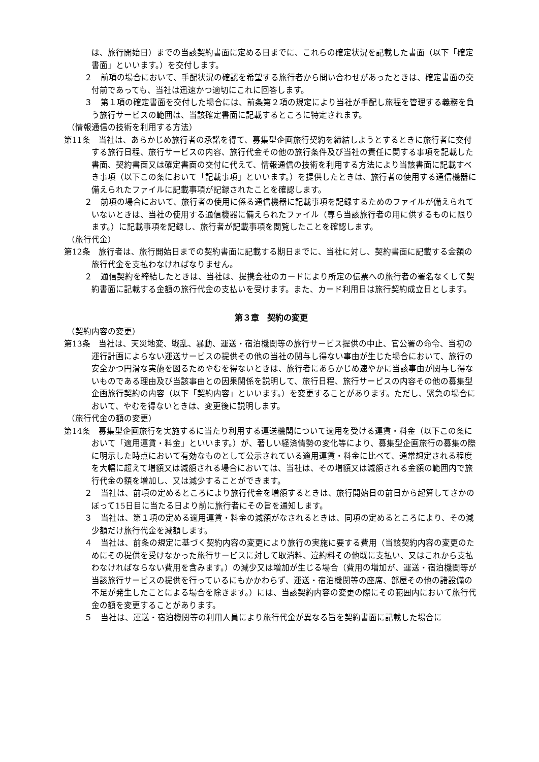は、旅行開始日）までの当該契約書面に定める日までに、これらの確定状況を記載した書面（以下「確定書面」といいます。）を交付します。
２　前項の場合において、手配状況の確認を希望する旅行者から問い合わせがあったときは、確定書面の交付前であっても、当社は迅速かつ適切にこれに回答します。
３　第１項の確定書面を交付した場合には、前条第２項の規定により当社が手配し旅程を管理する義務を負う旅行サービスの範囲は、当該確定書面に記載するところに特定されます。
（情報通信の技術を利用する方法）
第11条　当社は、あらかじめ旅行者の承諾を得て、募集型企画旅行契約を締結しようとするときに旅行者に交付する旅行日程、旅行サービスの内容、旅行代金その他の旅行条件及び当社の責任に関する事項を記載した書面、契約書面又は確定書面の交付に代えて、情報通信の技術を利用する方法により当該書面に記載すべき事項（以下この条において「記載事項」といいます。）を提供したときは、旅行者の使用する通信機器に備えられたファイルに記載事項が記録されたことを確認します。
２　前項の場合において、旅行者の使用に係る通信機器に記載事項を記録するためのファイルが備えられていないときは、当社の使用する通信機器に備えられたファイル（専ら当該旅行者の用に供するものに限ります。）に記載事項を記録し、旅行者が記載事項を閲覧したことを確認します。
（旅行代金）
第12条　旅行者は、旅行開始日までの契約書面に記載する期日までに、当社に対し、契約書面に記載する金額の旅行代金を支払わなければなりません。
２　通信契約を締結したときは、当社は、提携会社のカードにより所定の伝票への旅行者の署名なくして契約書面に記載する金額の旅行代金の支払いを受けます。また、カード利用日は旅行契約成立日とします。
第３章　契約の変更
（契約内容の変更）
第13条　当社は、天災地変、戦乱、暴動、運送・宿泊機関等の旅行サービス提供の中止、官公署の命令、当初の運行計画によらない運送サービスの提供その他の当社の関与し得ない事由が生じた場合において、旅行の安全かつ円滑な実施を図るためやむを得ないときは、旅行者にあらかじめ速やかに当該事由が関与し得ないものである理由及び当該事由との因果関係を説明して、旅行日程、旅行サービスの内容その他の募集型企画旅行契約の内容（以下「契約内容」といいます。）を変更することがあります。ただし、緊急の場合において、やむを得ないときは、変更後に説明します。
（旅行代金の額の変更）
第14条　募集型企画旅行を実施するに当たり利用する運送機関について適用を受ける運賃・料金（以下この条において「適用運賃・料金」といいます。）が、著しい経済情勢の変化等により、募集型企画旅行の募集の際に明示した時点において有効なものとして公示されている適用運賃・料金に比べて、通常想定される程度を大幅に超えて増額又は減額される場合においては、当社は、その増額又は減額される金額の範囲内で旅行代金の額を増加し、又は減少することができます。
２　当社は、前項の定めるところにより旅行代金を増額するときは、旅行開始日の前日から起算してさかのぼって15日目に当たる日より前に旅行者にその旨を通知します。
３　当社は、第１項の定める適用運賃・料金の減額がなされるときは、同項の定めるところにより、その減少額だけ旅行代金を減額します。
４　当社は、前条の規定に基づく契約内容の変更により旅行の実施に要する費用（当該契約内容の変更のためにその提供を受けなかった旅行サービスに対して取消料、違約料その他既に支払い、又はこれから支払わなければならない費用を含みます。）の減少又は増加が生じる場合（費用の増加が、運送・宿泊機関等が当該旅行サービスの提供を行っているにもかかわらず、運送・宿泊機関等の座席、部屋その他の諸設備の不足が発生したことによる場合を除きます。）には、当該契約内容の変更の際にその範囲内において旅行代金の額を変更することがあります。
５　当社は、運送・宿泊機関等の利用人員により旅行代金が異なる旨を契約書面に記載した場合に